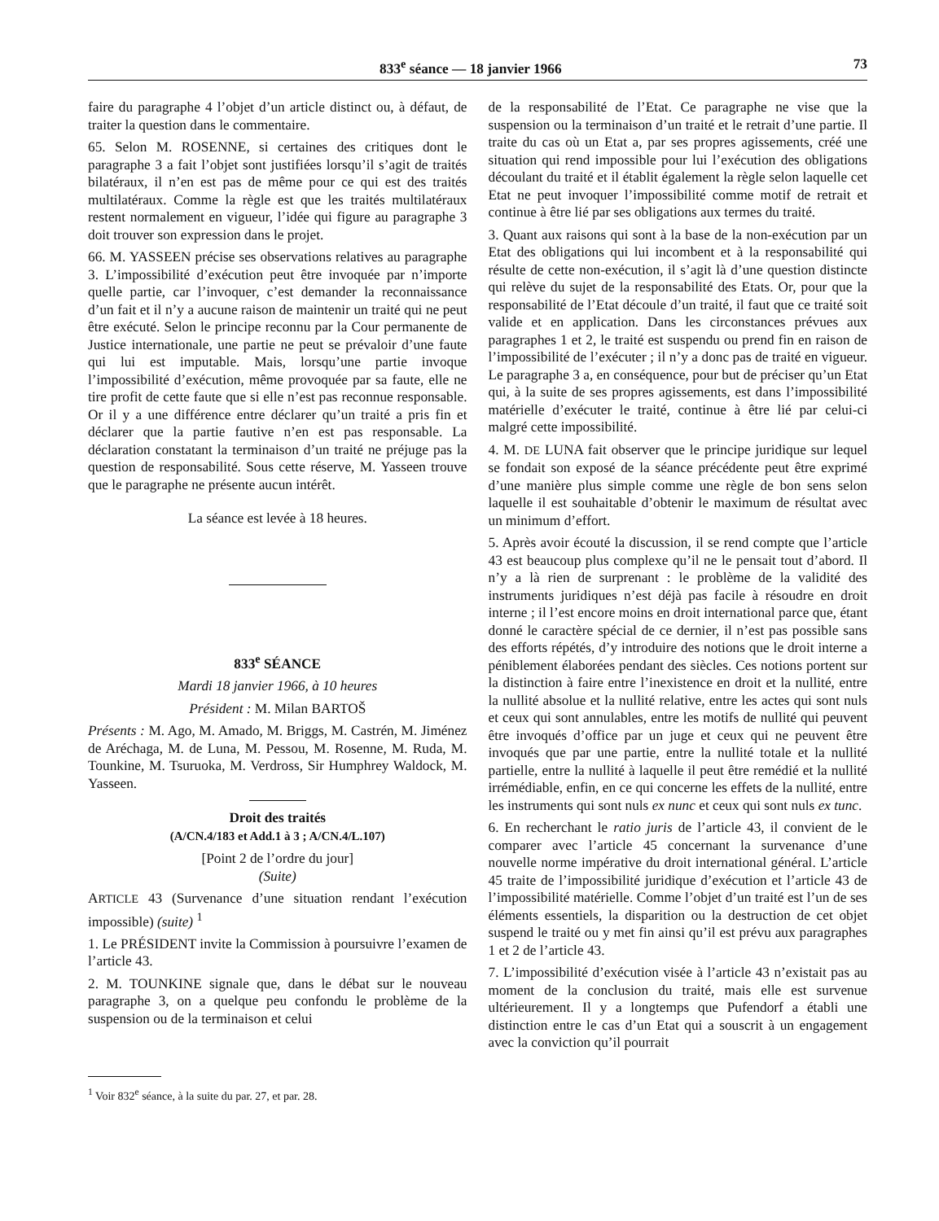833<sup>e</sup> séance — 18 janvier 1966 73
faire du paragraphe 4 l’objet d’un article distinct ou, à défaut, de traiter la question dans le commentaire.
65. Selon M. ROSENNE, si certaines des critiques dont le paragraphe 3 a fait l’objet sont justifiées lorsqu’il s’agit de traités bilatéraux, il n’en est pas de même pour ce qui est des traités multilatéraux. Comme la règle est que les traités multilatéraux restent normalement en vigueur, l’idée qui figure au paragraphe 3 doit trouver son expression dans le projet.
66. M. YASSEEN précise ses observations relatives au paragraphe 3. L’impossibilité d’exécution peut être invoquée par n’importe quelle partie, car l’invoquer, c’est demander la reconnaissance d’un fait et il n’y a aucune raison de maintenir un traité qui ne peut être exécuté. Selon le principe reconnu par la Cour permanente de Justice internationale, une partie ne peut se prévaloir d’une faute qui lui est imputable. Mais, lorsqu’une partie invoque l’impossibilité d’exécution, même provoquée par sa faute, elle ne tire profit de cette faute que si elle n’est pas reconnue responsable. Or il y a une différence entre déclarer qu’un traité a pris fin et déclarer que la partie fautive n’en est pas responsable. La déclaration constatant la terminaison d’un traité ne préjuge pas la question de responsabilité. Sous cette réserve, M. Yasseen trouve que le paragraphe ne présente aucun intérêt.
La séance est levée à 18 heures.
833<sup>e</sup> SÉANCE
Mardi 18 janvier 1966, à 10 heures
Président : M. Milan BARTOŠ
Présents : M. Ago, M. Amado, M. Briggs, M. Castrén, M. Jiménez de Aréchaga, M. de Luna, M. Pessou, M. Rosenne, M. Ruda, M. Tounkine, M. Tsuruoka, M. Verdross, Sir Humphrey Waldock, M. Yasseen.
Droit des traités
(A/CN.4/183 et Add.1 à 3 ; A/CN.4/L.107)
[Point 2 de l’ordre du jour]
(Suite)
ARTICLE 43 (Survenance d’une situation rendant l’exécution impossible) (suite) <sup>1</sup>
1. Le PRÉSIDENT invite la Commission à poursuivre l’examen de l’article 43.
2. M. TOUNKINE signale que, dans le débat sur le nouveau paragraphe 3, on a quelque peu confondu le problème de la suspension ou de la terminaison et celui
<sup>1</sup> Voir 832<sup>e</sup> séance, à la suite du par. 27, et par. 28.
de la responsabilité de l’Etat. Ce paragraphe ne vise que la suspension ou la terminaison d’un traité et le retrait d’une partie. Il traite du cas où un Etat a, par ses propres agissements, créé une situation qui rend impossible pour lui l’exécution des obligations découlant du traité et il établit également la règle selon laquelle cet Etat ne peut invoquer l’impossibilité comme motif de retrait et continue à être lié par ses obligations aux termes du traité.
3. Quant aux raisons qui sont à la base de la non-exécution par un Etat des obligations qui lui incombent et à la responsabilité qui résulte de cette non-exécution, il s’agit là d’une question distincte qui relève du sujet de la responsabilité des Etats. Or, pour que la responsabilité de l’Etat découle d’un traité, il faut que ce traité soit valide et en application. Dans les circonstances prévues aux paragraphes 1 et 2, le traité est suspendu ou prend fin en raison de l’impossibilité de l’exécuter ; il n’y a donc pas de traité en vigueur. Le paragraphe 3 a, en conséquence, pour but de préciser qu’un Etat qui, à la suite de ses propres agissements, est dans l’impossibilité matérielle d’exécuter le traité, continue à être lié par celui-ci malgré cette impossibilité.
4. M. DE LUNA fait observer que le principe juridique sur lequel se fondait son exposé de la séance précédente peut être exprimé d’une manière plus simple comme une règle de bon sens selon laquelle il est souhaitable d’obtenir le maximum de résultat avec un minimum d’effort.
5. Après avoir écouté la discussion, il se rend compte que l’article 43 est beaucoup plus complexe qu’il ne le pensait tout d’abord. Il n’y a là rien de surprenant : le problème de la validité des instruments juridiques n’est déjà pas facile à résoudre en droit interne ; il l’est encore moins en droit international parce que, étant donné le caractère spécial de ce dernier, il n’est pas possible sans des efforts répétés, d’y introduire des notions que le droit interne a péniblement élaborées pendant des siècles. Ces notions portent sur la distinction à faire entre l’inexistence en droit et la nullité, entre la nullité absolue et la nullité relative, entre les actes qui sont nuls et ceux qui sont annulables, entre les motifs de nullité qui peuvent être invoqués d’office par un juge et ceux qui ne peuvent être invoqués que par une partie, entre la nullité totale et la nullité partielle, entre la nullité à laquelle il peut être remédié et la nullité irrémédiable, enfin, en ce qui concerne les effets de la nullité, entre les instruments qui sont nuls ex nunc et ceux qui sont nuls ex tunc.
6. En recherchant le ratio juris de l’article 43, il convient de le comparer avec l’article 45 concernant la survenance d’une nouvelle norme impérative du droit international général. L’article 45 traite de l’impossibilité juridique d’exécution et l’article 43 de l’impossibilité matérielle. Comme l’objet d’un traité est l’un de ses éléments essentiels, la disparition ou la destruction de cet objet suspend le traité ou y met fin ainsi qu’il est prévu aux paragraphes 1 et 2 de l’article 43.
7. L’impossibilité d’exécution visée à l’article 43 n’existait pas au moment de la conclusion du traité, mais elle est survenue ultérieurement. Il y a longtemps que Pufendorf a établi une distinction entre le cas d’un Etat qui a souscrit à un engagement avec la conviction qu’il pourrait